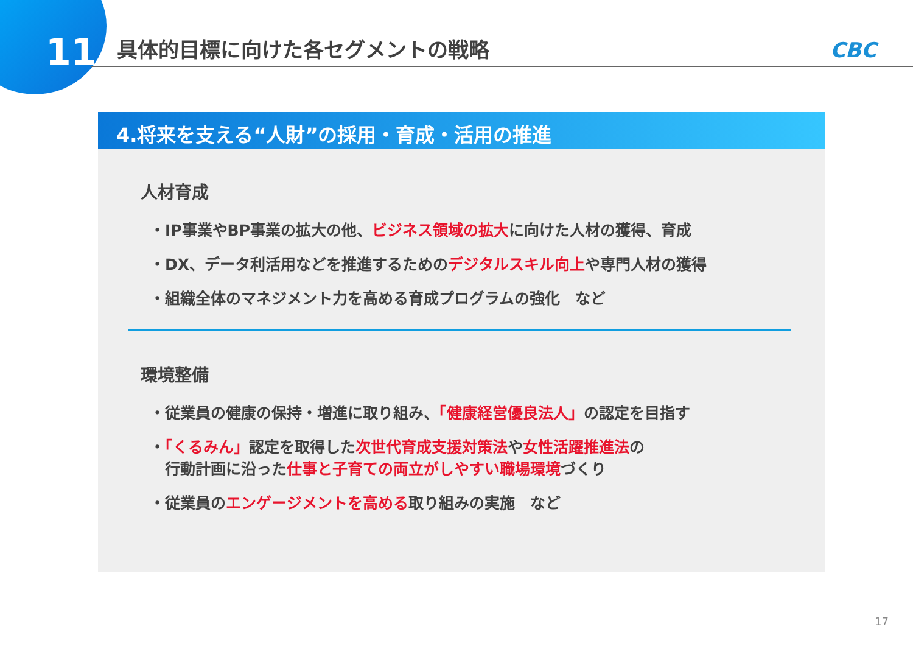11
具体的目標に向けた各セグメントの戦略 CBC
4.将来を支える“人財”の採用・育成・活用の推進
人材育成
・IP事業やBP事業の拡大の他、ビジネス領域の拡大に向けた人材の獲得、育成
・DX、データ利活用などを推進するためのデジタルスキル向上や専門人材の獲得
・組織全体のマネジメント力を高める育成プログラムの強化　など
環境整備
・従業員の健康の保持・増進に取り組み、「健康経営優良法人」の認定を目指す
・「くるみん」認定を取得した次世代育成支援対策法や女性活躍推進法の
　行動計画に沿った仕事と子育ての両立がしやすい職場環境づくり
・従業員のエンゲージメントを高める取り組みの実施　など
17